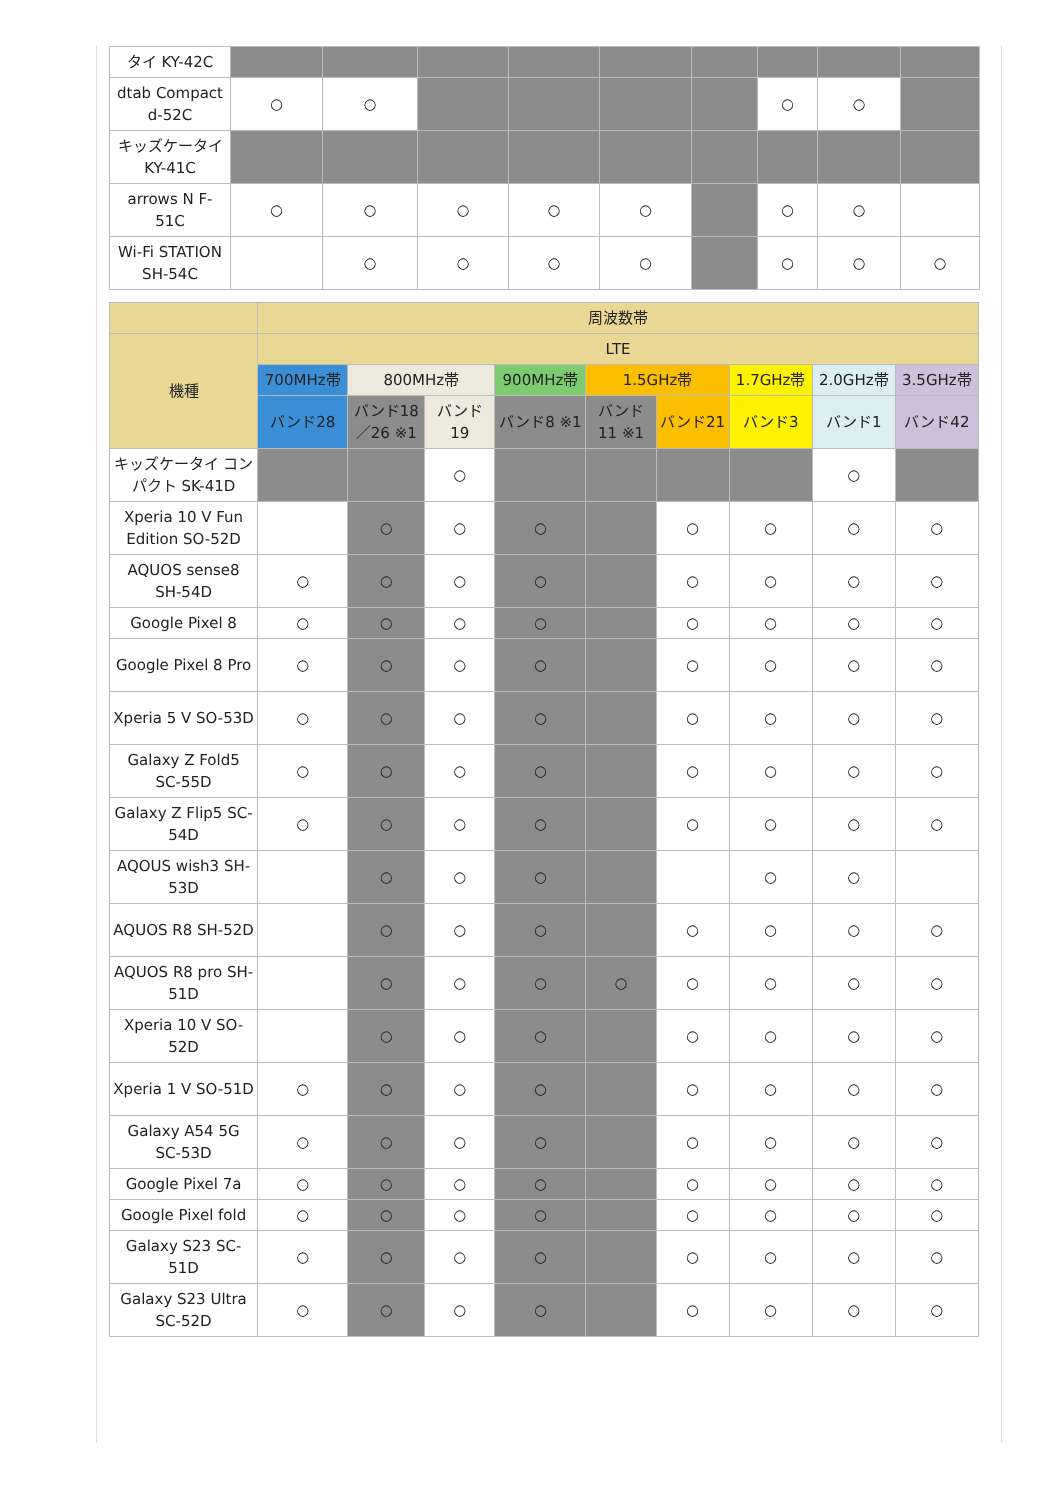| タイ KY-42C | | | | | | | | | |
| dtab Compact d-52C | ○ | ○ | | | | | ○ | ○ | |
| キッズケータイ KY-41C | | | | | | | | | |
| arrows N F-51C | ○ | ○ | ○ | ○ | ○ | | ○ | ○ | |
| Wi-Fi STATION SH-54C | | ○ | ○ | ○ | ○ | | ○ | ○ | ○ |
| | 周波数帯 | | | | | | | | |
| --- | --- | --- | --- | --- | --- | --- | --- | --- | --- |
| 機種 | LTE | | | | | | | | |
| | 700MHz帯 | 800MHz帯 | | 900MHz帯 | 1.5GHz帯 | | 1.7GHz帯 | 2.0GHz帯 | 3.5GHz帯 |
| | バンド28 | バンド18／26 ※1 | バンド19 | バンド8 ※1 | バンド11 ※1 | バンド21 | バンド3 | バンド1 | バンド42 |
| キッズケータイ コンパクト SK-41D | | | ○ | | | | | ○ | |
| Xperia 10 V Fun Edition SO-52D | | ○ | ○ | ○ | | ○ | ○ | ○ | ○ |
| AQUOS sense8 SH-54D | ○ | ○ | ○ | ○ | | ○ | ○ | ○ | ○ |
| Google Pixel 8 | ○ | ○ | ○ | ○ | | ○ | ○ | ○ | ○ |
| Google Pixel 8 Pro | ○ | ○ | ○ | ○ | | ○ | ○ | ○ | ○ |
| Xperia 5 V SO-53D | ○ | ○ | ○ | ○ | | ○ | ○ | ○ | ○ |
| Galaxy Z Fold5 SC-55D | ○ | ○ | ○ | ○ | | ○ | ○ | ○ | ○ |
| Galaxy Z Flip5 SC-54D | ○ | ○ | ○ | ○ | | ○ | ○ | ○ | ○ |
| AQOUS wish3 SH-53D | | ○ | ○ | ○ | | | ○ | ○ | |
| AQUOS R8 SH-52D | | ○ | ○ | ○ | | ○ | ○ | ○ | ○ |
| AQUOS R8 pro SH-51D | | ○ | ○ | ○ | ○ | ○ | ○ | ○ | ○ |
| Xperia 10 V SO-52D | | ○ | ○ | ○ | | ○ | ○ | ○ | ○ |
| Xperia 1 V SO-51D | ○ | ○ | ○ | ○ | | ○ | ○ | ○ | ○ |
| Galaxy A54 5G SC-53D | ○ | ○ | ○ | ○ | | ○ | ○ | ○ | ○ |
| Google Pixel 7a | ○ | ○ | ○ | ○ | | ○ | ○ | ○ | ○ |
| Google Pixel fold | ○ | ○ | ○ | ○ | | ○ | ○ | ○ | ○ |
| Galaxy S23 SC-51D | ○ | ○ | ○ | ○ | | ○ | ○ | ○ | ○ |
| Galaxy S23 Ultra SC-52D | ○ | ○ | ○ | ○ | | ○ | ○ | ○ | ○ |